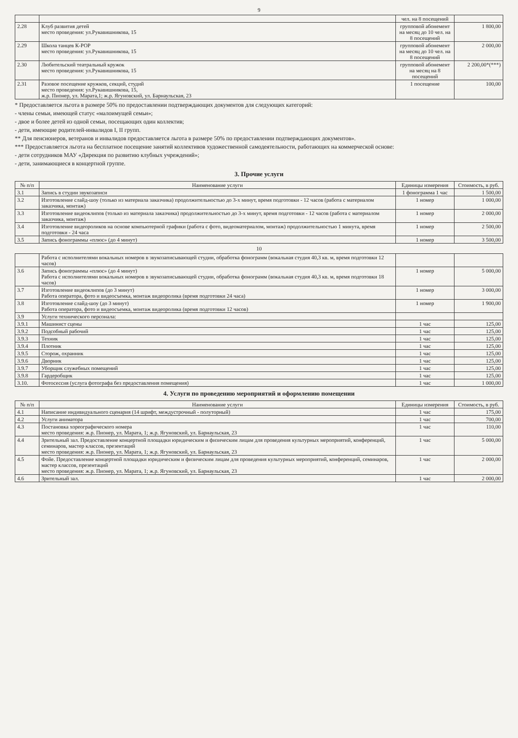9
| | | чел. на 8 посещений | |
| 2.28 | Клуб развития детей место проведения: ул.Рукавишникова, 15 | групповой абонемент на месяц до 10 чел. на 8 посещений | 1 800,00 |
| 2.29 | Школа танцев К-POP место проведения: ул.Рукавишникова, 15 | групповой абонемент на месяц до 10 чел. на 8 посещений | 2 000,00 |
| 2.30 | Любительский театральный кружок место проведения: ул.Рукавишникова, 15 | групповой абонемент на месяц на 8 посещений | 2 200,00*(***) |
| 2.31 | Разовое посещение кружков, секций, студий место проведения: ул.Рукавишникова, 15, ж.р. Пионер, ул. Марата,1; ж.р. Ягуновский, ул. Барнаульская, 23 | 1 посещение | 100,00 |
* Предоставляется льгота в размере 50% по предоставлении подтверждающих документов для следующих категорий:
- члены семьи, имеющей статус «малоимущей семьи»;
- двое и более детей из одной семьи, посещающих один коллектив;
- дети, имеющие родителей-инвалидов I, II групп.
** Для пенсионеров, ветеранов и инвалидов предоставляется льгота в размере 50% по предоставлении подтверждающих документов».
*** Предоставляется льгота на бесплатное посещение занятий коллективов художественной самодеятельности, работающих на коммерческой основе:
- дети сотрудников МАУ «Дирекция по развитию клубных учреждений»;
- дети, занимающиеся в концертной группе.
3. Прочие услуги
| № п/п | Наименование услуги | Единицы измерения | Стоимость, в руб. |
| --- | --- | --- | --- |
| 3.1 | Запись в студии звукозаписи | 1 фонограмма 1 час | 1 500,00 |
| 3.2 | Изготовление слайд-шоу (только из материала заказчика) продолжительностью до 3-х минут, время подготовки - 12 часов (работа с материалом заказчика, монтаж) | 1 номер | 1 000,00 |
| 3.3 | Изготовление видеоклипов (только из материала заказчика) продолжительностью до 3-х минут, время подготовки - 12 часов (работа с материалом заказчика, монтаж) | 1 номер | 2 000,00 |
| 3.4 | Изготовление видеороликов на основе компьютерной графики (работа с фото, видеоматериалом, монтаж) продолжительностью 1 минута, время подготовки - 24 часа | 1 номер | 2 500,00 |
| 3.5 | Запись фонограммы «плюс» (до 4 минут) | 1 номер | 3 500,00 |
10
| | Работа с исполнителями вокальных номеров в звукозаписывающей студии, обработка фонограмм (вокальная студия 40,3 кв. м, время подготовки 12 часов) | | |
| 3.6 | Запись фонограммы «плюс» (до 4 минут) Работа с исполнителями вокальных номеров в звукозаписывающей студии, обработка фонограмм (вокальная студия 40,3 кв. м, время подготовки 18 часов) | 1 номер | 5 000,00 |
| 3.7 | Изготовление видеоклипов (до 3 минут) Работа оператора, фото и видеосъемка, монтаж видеоролика (время подготовки 24 часа) | 1 номер | 3 000,00 |
| 3.8 | Изготовление слайд-шоу (до 3 минут) Работа оператора, фото и видеосъемка, монтаж видеоролика (время подготовки 12 часов) | 1 номер | 1 900,00 |
| 3.9 | Услуги технического персонала: | | |
| 3.9.1 | Машинист сцены | 1 час | 125,00 |
| 3.9.2 | Подсобный рабочий | 1 час | 125,00 |
| 3.9.3 | Техник | 1 час | 125,00 |
| 3.9.4 | Плотник | 1 час | 125,00 |
| 3.9.5 | Сторож, охранник | 1 час | 125,00 |
| 3.9.6 | Дворник | 1 час | 125,00 |
| 3.9.7 | Уборщик служебных помещений | 1 час | 125,00 |
| 3.9.8 | Гардеробщик | 1 час | 125,00 |
| 3.10. | Фотосессия (услуга фотографа без предоставления помещения) | 1 час | 1 000,00 |
4. Услуги по проведению мероприятий и оформлению помещении
| № п/п | Наименование услуги | Единицы измерения | Стоимость, в руб. |
| --- | --- | --- | --- |
| 4.1 | Написание индивидуального сценария (14 шрифт, междустрочный - полуторный) | 1 час | 175,00 |
| 4.2 | Услуги аниматора | 1 час | 700,00 |
| 4.3 | Постановка хореографического номера место проведения: ж.р. Пионер, ул. Марата, 1; ж.р. Ягуновский, ул. Барнаульская, 23 | 1 час | 110,00 |
| 4.4 | Зрительный зал. Предоставление концертной площадки юридическим и физическим лицам для проведения культурных мероприятий, конференций, семинаров, мастер классов, презентаций место проведения: ж.р. Пионер, ул. Марата, 1; ж.р. Ягуновский, ул. Барнаульская, 23 | 1 час | 5 000,00 |
| 4.5 | Фойе. Предоставление концертной площадки юридическим и физическим лицам для проведения культурных мероприятий, конференций, семинаров, мастер классов, презентаций место проведения: ж.р. Пионер, ул. Марата, 1; ж.р. Ягуновский, ул. Барнаульская, 23 | 1 час | 2 000,00 |
| 4.6 | Зрительный зал. | 1 час | 2 000,00 |